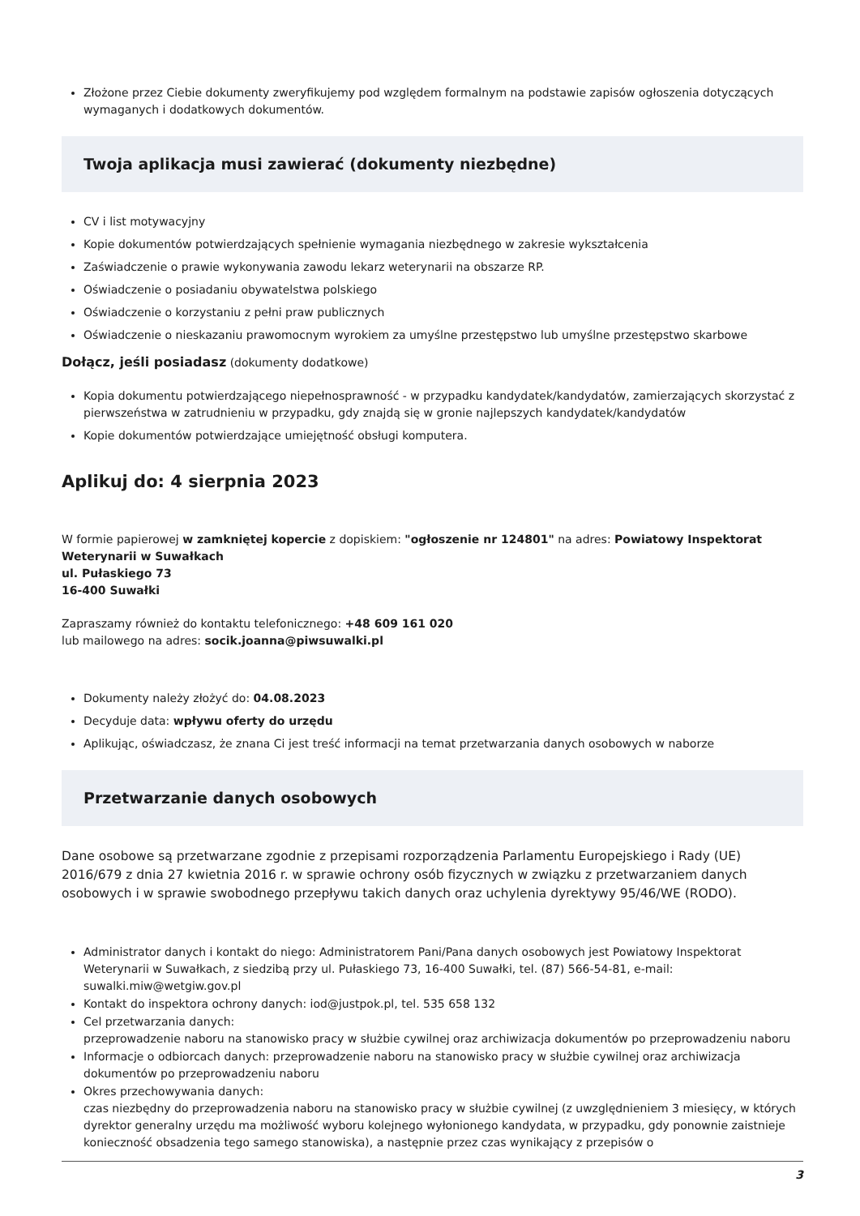Złożone przez Ciebie dokumenty zweryfikujemy pod względem formalnym na podstawie zapisów ogłoszenia dotyczących wymaganych i dodatkowych dokumentów.
Twoja aplikacja musi zawierać (dokumenty niezbędne)
CV i list motywacyjny
Kopie dokumentów potwierdzających spełnienie wymagania niezbędnego w zakresie wykształcenia
Zaświadczenie o prawie wykonywania zawodu lekarz weterynarii na obszarze RP.
Oświadczenie o posiadaniu obywatelstwa polskiego
Oświadczenie o korzystaniu z pełni praw publicznych
Oświadczenie o nieskazaniu prawomocnym wyrokiem za umyślne przestępstwo lub umyślne przestępstwo skarbowe
Dołącz, jeśli posiadasz (dokumenty dodatkowe)
Kopia dokumentu potwierdzającego niepełnosprawność - w przypadku kandydatek/kandydatów, zamierzających skorzystać z pierwszeństwa w zatrudnieniu w przypadku, gdy znajdą się w gronie najlepszych kandydatek/kandydatów
Kopie dokumentów potwierdzające umiejętność obsługi komputera.
Aplikuj do: 4 sierpnia 2023
W formie papierowej w zamkniętej kopercie z dopiskiem: "ogłoszenie nr 124801" na adres: Powiatowy Inspektorat Weterynarii w Suwałkach
ul. Pułaskiego 73
16-400 Suwałki
Zapraszamy również do kontaktu telefonicznego: +48 609 161 020
lub mailowego na adres: socik.joanna@piwsuwalki.pl
Dokumenty należy złożyć do: 04.08.2023
Decyduje data: wpływu oferty do urzędu
Aplikując, oświadczasz, że znana Ci jest treść informacji na temat przetwarzania danych osobowych w naborze
Przetwarzanie danych osobowych
Dane osobowe są przetwarzane zgodnie z przepisami rozporządzenia Parlamentu Europejskiego i Rady (UE) 2016/679 z dnia 27 kwietnia 2016 r. w sprawie ochrony osób fizycznych w związku z przetwarzaniem danych osobowych i w sprawie swobodnego przepływu takich danych oraz uchylenia dyrektywy 95/46/WE (RODO).
Administrator danych i kontakt do niego: Administratorem Pani/Pana danych osobowych jest Powiatowy Inspektorat Weterynarii w Suwałkach, z siedzibą przy ul. Pułaskiego 73, 16-400 Suwałki, tel. (87) 566-54-81, e-mail: suwalki.miw@wetgiw.gov.pl
Kontakt do inspektora ochrony danych: iod@justpok.pl, tel. 535 658 132
Cel przetwarzania danych:
przeprowadzenie naboru na stanowisko pracy w służbie cywilnej oraz archiwizacja dokumentów po przeprowadzeniu naboru
Informacje o odbiorcach danych: przeprowadzenie naboru na stanowisko pracy w służbie cywilnej oraz archiwizacja dokumentów po przeprowadzeniu naboru
Okres przechowywania danych:
czas niezbędny do przeprowadzenia naboru na stanowisko pracy w służbie cywilnej (z uwzględnieniem 3 miesięcy, w których dyrektor generalny urzędu ma możliwość wyboru kolejnego wyłonionego kandydata, w przypadku, gdy ponownie zaistnieje konieczność obsadzenia tego samego stanowiska), a następnie przez czas wynikający z przepisów o
3